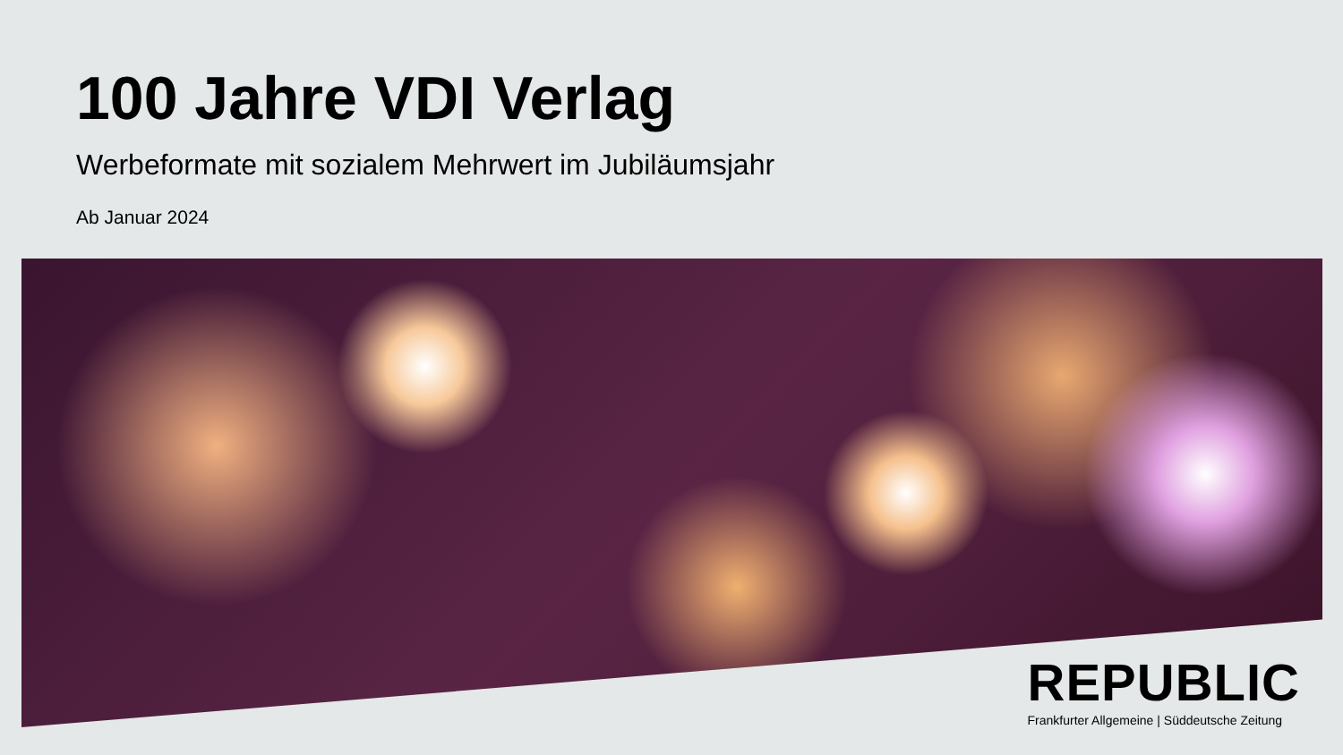100 Jahre VDI Verlag
Werbeformate mit sozialem Mehrwert im Jubiläumsjahr
Ab Januar 2024
REPUBLIC
Frankfurter Allgemeine | Süddeutsche Zeitung